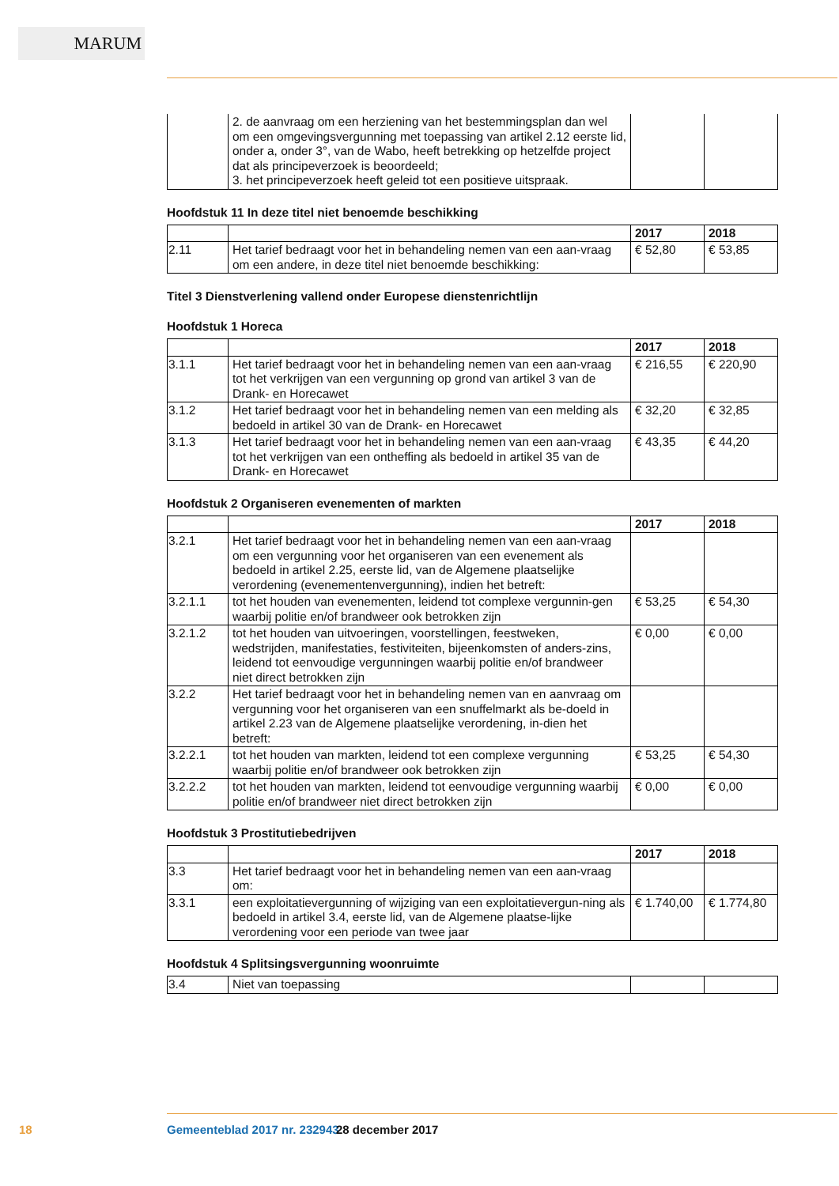MARUM
| | 2. de aanvraag om een herziening van het bestemmingsplan dan wel om een omgevingsvergunning met toepassing van artikel 2.12 eerste lid, onder a, onder 3°, van de Wabo, heeft betrekking op hetzelfde project dat als principeverzoek is beoordeeld; 3. het principeverzoek heeft geleid tot een positieve uitspraak. | | |
Hoofdstuk 11 In deze titel niet benoemde beschikking
| | | 2017 | 2018 |
| --- | --- | --- | --- |
| 2.11 | Het tarief bedraagt voor het in behandeling nemen van een aan-vraag om een andere, in deze titel niet benoemde beschikking: | € 52,80 | € 53,85 |
Titel 3 Dienstverlening vallend onder Europese dienstenrichtlijn
Hoofdstuk 1 Horeca
| | | 2017 | 2018 |
| --- | --- | --- | --- |
| 3.1.1 | Het tarief bedraagt voor het in behandeling nemen van een aan-vraag tot het verkrijgen van een vergunning op grond van artikel 3 van de Drank- en Horecawet | € 216,55 | € 220,90 |
| 3.1.2 | Het tarief bedraagt voor het in behandeling nemen van een melding als bedoeld in artikel 30 van de Drank- en Horecawet | € 32,20 | € 32,85 |
| 3.1.3 | Het tarief bedraagt voor het in behandeling nemen van een aan-vraag tot het verkrijgen van een ontheffing als bedoeld in artikel 35 van de Drank- en Horecawet | € 43,35 | € 44,20 |
Hoofdstuk 2 Organiseren evenementen of markten
| | | 2017 | 2018 |
| --- | --- | --- | --- |
| 3.2.1 | Het tarief bedraagt voor het in behandeling nemen van een aan-vraag om een vergunning voor het organiseren van een evenement als bedoeld in artikel 2.25, eerste lid, van de Algemene plaatselijke verordening (evenementenvergunning), indien het betreft: | | |
| 3.2.1.1 | tot het houden van evenementen, leidend tot complexe vergunnin-gen waarbij politie en/of brandweer ook betrokken zijn | € 53,25 | € 54,30 |
| 3.2.1.2 | tot het houden van uitvoeringen, voorstellingen, feestweken, wedstrijden, manifestaties, festiviteiten, bijeenkomsten of anders-zins, leidend tot eenvoudige vergunningen waarbij politie en/of brandweer niet direct betrokken zijn | € 0,00 | € 0,00 |
| 3.2.2 | Het tarief bedraagt voor het in behandeling nemen van en aanvraag om vergunning voor het organiseren van een snuffelmarkt als be-doeld in artikel 2.23 van de Algemene plaatselijke verordening, in-dien het betreft: | | |
| 3.2.2.1 | tot het houden van markten, leidend tot een complexe vergunning waarbij politie en/of brandweer ook betrokken zijn | € 53,25 | € 54,30 |
| 3.2.2.2 | tot het houden van markten, leidend tot eenvoudige vergunning waarbij politie en/of brandweer niet direct betrokken zijn | € 0,00 | € 0,00 |
Hoofdstuk 3 Prostitutiebedrijven
| | | 2017 | 2018 |
| --- | --- | --- | --- |
| 3.3 | Het tarief bedraagt voor het in behandeling nemen van een aan-vraag om: | | |
| 3.3.1 | een exploitatievergunning of wijziging van een exploitatievergun-ning als bedoeld in artikel 3.4, eerste lid, van de Algemene plaatse-lijke verordening voor een periode van twee jaar | € 1.740,00 | € 1.774,80 |
Hoofdstuk 4 Splitsingsvergunning woonruimte
| 3.4 | Niet van toepassing | | |
18 Gemeenteblad 2017 nr. 232943 28 december 2017